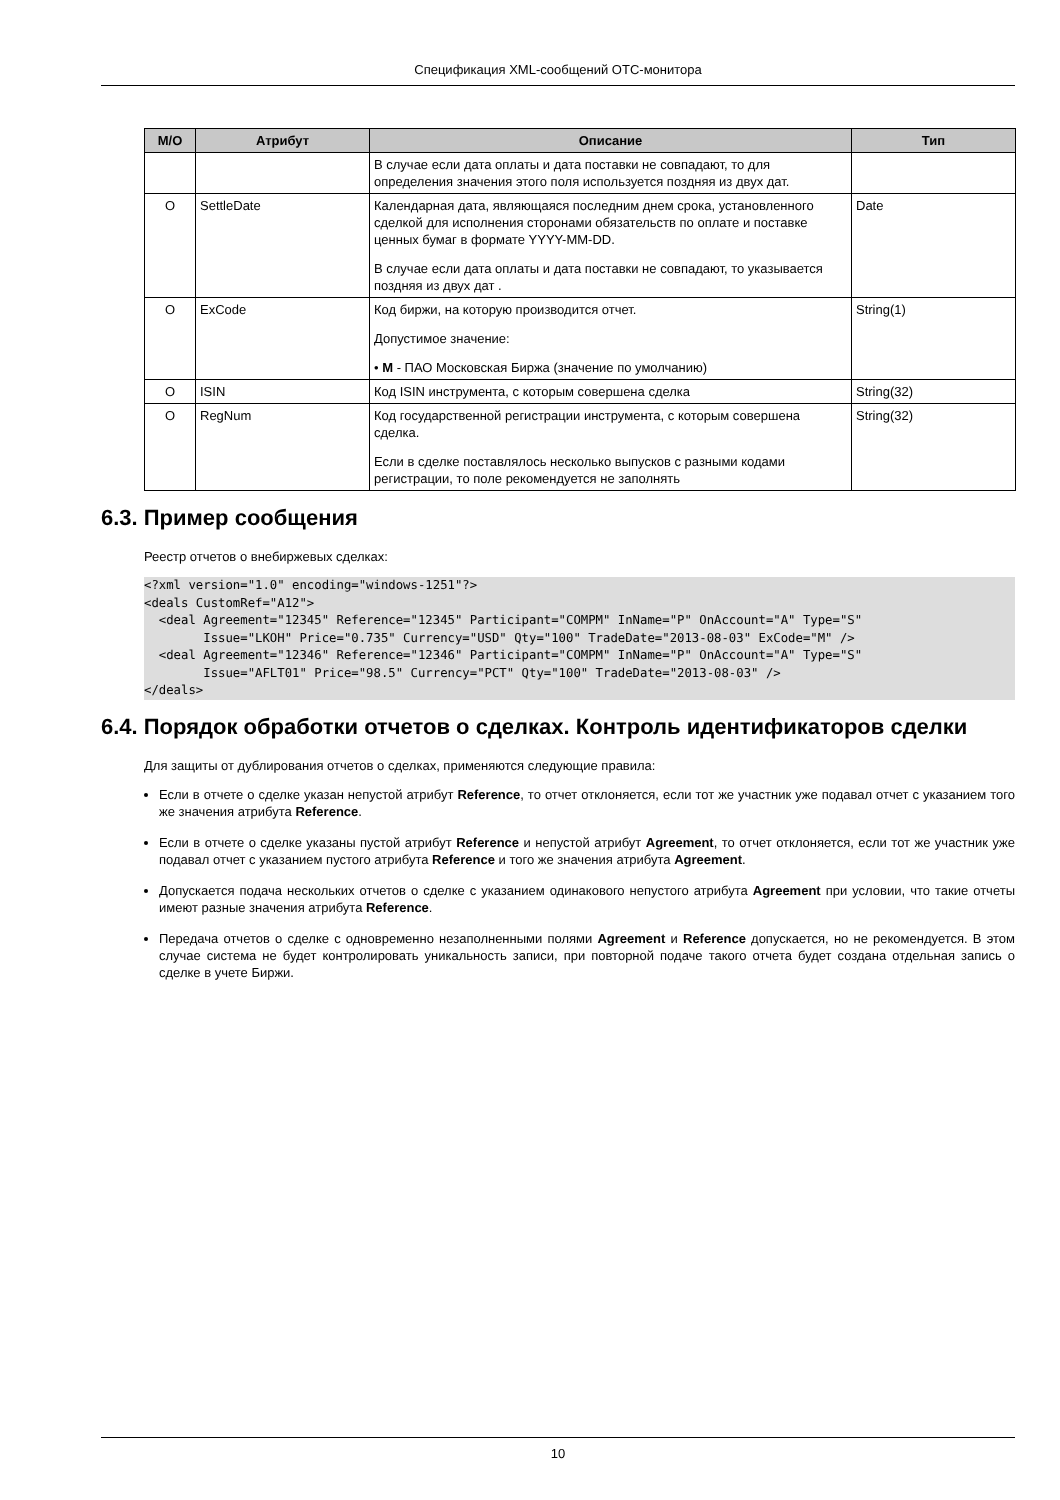Спецификация XML-сообщений OTC-монитора
| M/O | Атрибут | Описание | Тип |
| --- | --- | --- | --- |
| | | В случае если дата оплаты и дата поставки не совпадают, то для определения значения этого поля используется поздняя из двух дат. | |
| O | SettleDate | Календарная дата, являющаяся последним днем срока, установленного сделкой для исполнения сторонами обязательств по оплате и поставке ценных бумаг в формате YYYY-MM-DD. В случае если дата оплаты и дата поставки не совпадают, то указывается поздняя из двух дат . | Date |
| O | ExCode | Код биржи, на которую производится отчет. Допустимое значение: • M - ПАО Московская Биржа (значение по умолчанию) | String(1) |
| O | ISIN | Код ISIN инструмента, с которым совершена сделка | String(32) |
| O | RegNum | Код государственной регистрации инструмента, с которым совершена сделка. Если в сделке поставлялось несколько выпусков с разными кодами регистрации, то поле рекомендуется не заполнять | String(32) |
6.3. Пример сообщения
Реестр отчетов о внебиржевых сделках:
<?xml version="1.0" encoding="windows-1251"?>
<deals CustomRef="A12">
  <deal Agreement="12345" Reference="12345" Participant="COMPM" InName="P" OnAccount="A" Type="S"
        Issue="LKOH" Price="0.735" Currency="USD" Qty="100" TradeDate="2013-08-03" ExCode="M" />
  <deal Agreement="12346" Reference="12346" Participant="COMPM" InName="P" OnAccount="A" Type="S"
        Issue="AFLT01" Price="98.5" Currency="PCT" Qty="100" TradeDate="2013-08-03" />
</deals>
6.4. Порядок обработки отчетов о сделках. Контроль идентификаторов сделки
Для защиты от дублирования отчетов о сделках, применяются следующие правила:
Если в отчете о сделке указан непустой атрибут Reference, то отчет отклоняется, если тот же участник уже подавал отчет с указанием того же значения атрибута Reference.
Если в отчете о сделке указаны пустой атрибут Reference и непустой атрибут Agreement, то отчет отклоняется, если тот же участник уже подавал отчет с указанием пустого атрибута Reference и того же значения атрибута Agreement.
Допускается подача нескольких отчетов о сделке с указанием одинакового непустого атрибута Agreement при условии, что такие отчеты имеют разные значения атрибута Reference.
Передача отчетов о сделке с одновременно незаполненными полями Agreement и Reference допускается, но не рекомендуется. В этом случае система не будет контролировать уникальность записи, при повторной подаче такого отчета будет создана отдельная запись о сделке в учете Биржи.
10